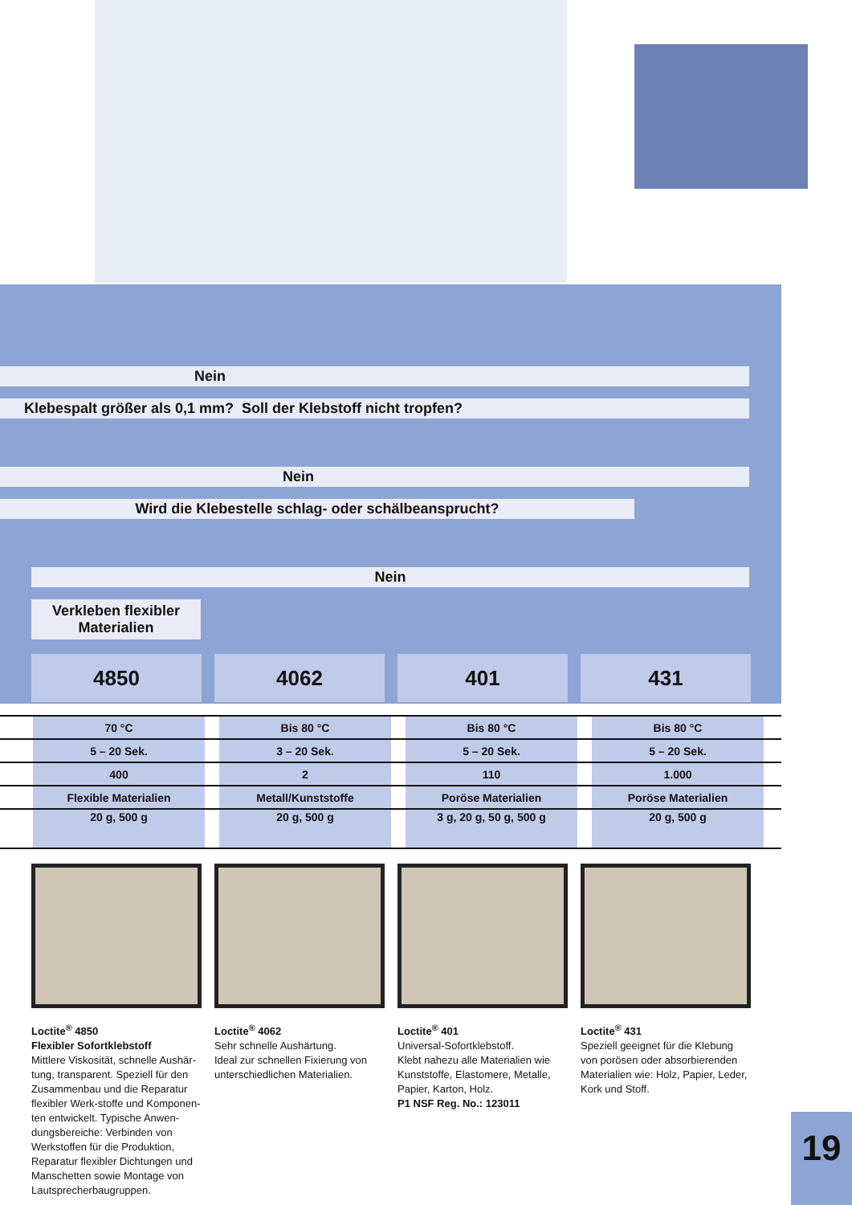Nein
Klebespalt größer als 0,1 mm? Soll der Klebstoff nicht tropfen?
Nein
Wird die Klebestelle schlag- oder schälbeansprucht?
Nein
Verkleben flexibler
Materialien
4850 4062 401 431
| | 70 °C | | Bis 80 °C | | Bis 80 °C | | Bis 80 °C | |
| | 5 – 20 Sek. | | 3 – 20 Sek. | | 5 – 20 Sek. | | 5 – 20 Sek. | |
| | 400 | | 2 | | 110 | | 1.000 | |
| | Flexible Materialien | | Metall/Kunststoffe | | Poröse Materialien | | Poröse Materialien | |
| | 20 g, 500 g | | 20 g, 500 g | | 3 g, 20 g, 50 g, 500 g | | 20 g, 500 g | |
Loctite<sup>®</sup> 4850
Flexibler Sofortklebstoff
Mittlere Viskosität, schnelle Aushär-tung, transparent. Speziell für den Zusammenbau und die Reparatur flexibler Werk-stoffe und Komponen-ten entwickelt. Typische Anwen-dungsbereiche: Verbinden von Werkstoffen für die Produktion, Reparatur flexibler Dichtungen und Manschetten sowie Montage von Lautsprecherbaugruppen.
Loctite<sup>®</sup> 4062
Sehr schnelle Aushärtung.
Ideal zur schnellen Fixierung von unterschiedlichen Materialien.
Loctite<sup>®</sup> 401
Universal-Sofortklebstoff.
Klebt nahezu alle Materialien wie Kunststoffe, Elastomere, Metalle, Papier, Karton, Holz.
P1 NSF Reg. No.: 123011
Loctite<sup>®</sup> 431
Speziell geeignet für die Klebung von porösen oder absorbierenden Materialien wie: Holz, Papier, Leder, Kork und Stoff.
19